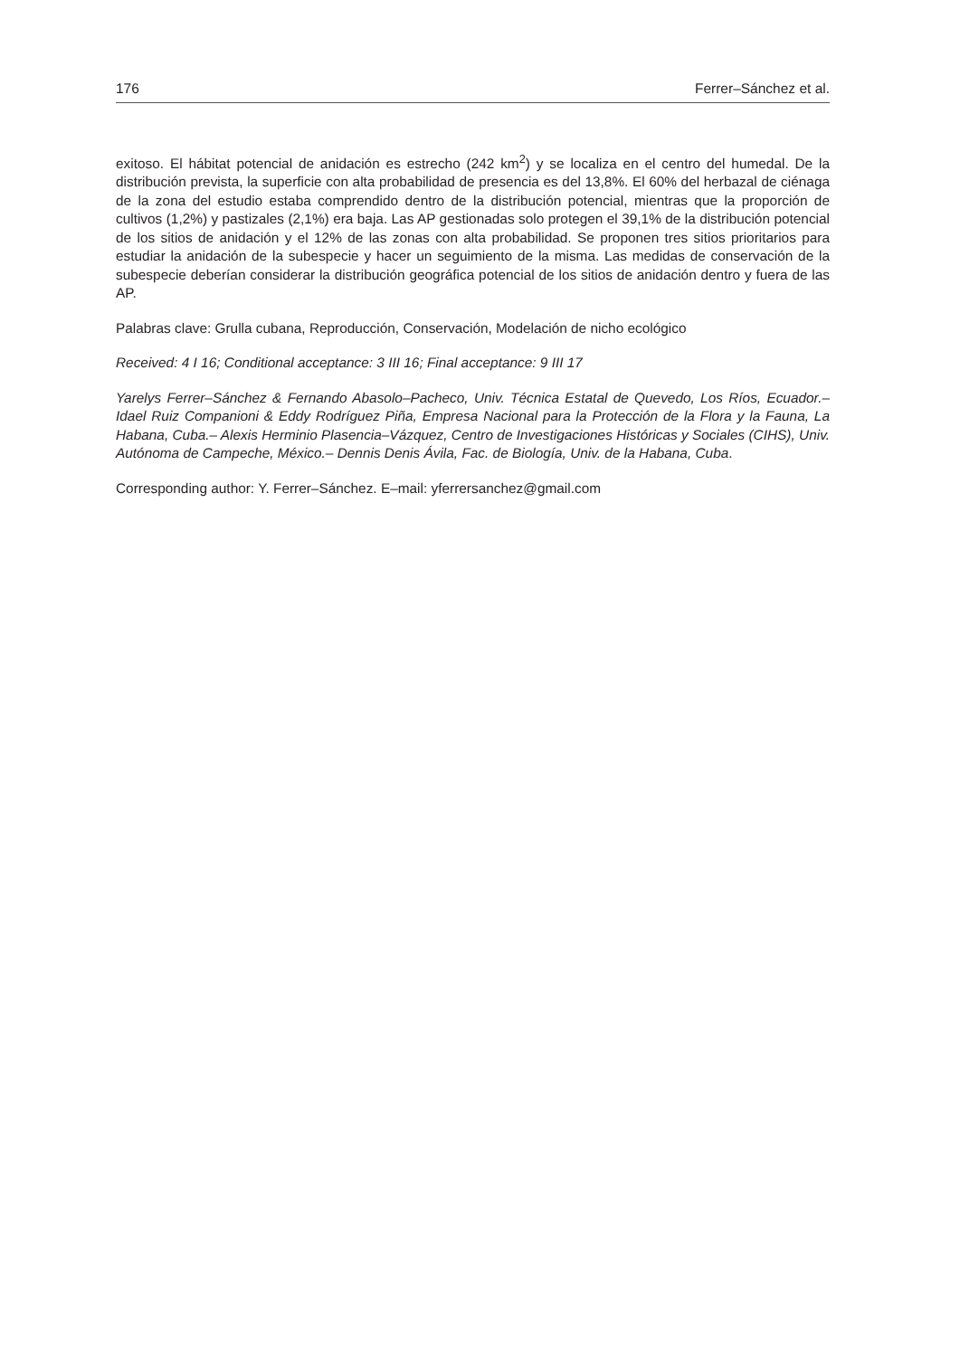176 Ferrer–Sánchez et al.
exitoso. El hábitat potencial de anidación es estrecho (242 km<sup>2</sup>) y se localiza en el centro del humedal. De la distribución prevista, la superficie con alta probabilidad de presencia es del 13,8%. El 60% del herbazal de ciénaga de la zona del estudio estaba comprendido dentro de la distribución potencial, mientras que la proporción de cultivos (1,2%) y pastizales (2,1%) era baja. Las AP gestionadas solo protegen el 39,1% de la distribución potencial de los sitios de anidación y el 12% de las zonas con alta probabilidad. Se proponen tres sitios prioritarios para estudiar la anidación de la subespecie y hacer un seguimiento de la misma. Las medidas de conservación de la subespecie deberían considerar la distribución geográfica potencial de los sitios de anidación dentro y fuera de las AP.
Palabras clave: Grulla cubana, Reproducción, Conservación, Modelación de nicho ecológico
Received: 4 I 16; Conditional acceptance: 3 III 16; Final acceptance: 9 III 17
Yarelys Ferrer–Sánchez & Fernando Abasolo–Pacheco, Univ. Técnica Estatal de Quevedo, Los Ríos, Ecuador.– Idael Ruiz Companioni & Eddy Rodríguez Piña, Empresa Nacional para la Protección de la Flora y la Fauna, La Habana, Cuba.– Alexis Herminio Plasencia–Vázquez, Centro de Investigaciones Históricas y Sociales (CIHS), Univ. Autónoma de Campeche, México.– Dennis Denis Ávila, Fac. de Biología, Univ. de la Habana, Cuba.
Corresponding author: Y. Ferrer–Sánchez. E–mail: yferrersanchez@gmail.com